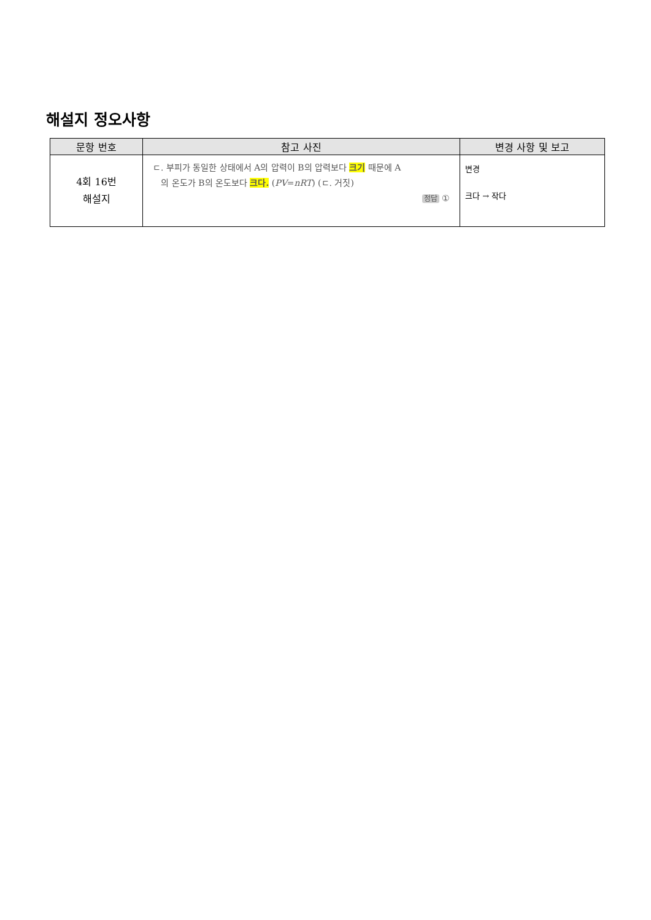해설지 정오사항
| 문항 번호 | 참고 사진 | 변경 사항 및 보고 |
| --- | --- | --- |
| 4회 16번 해설지 | ㄷ. 부피가 동일한 상태에서 A의 압력이 B의 압력보다 크기 때문에 A 의 온도가 B의 온도보다 크다. ( PV = nRT ) (ㄷ. 거짓) 정답 ① | 변경 크다 → 작다 |